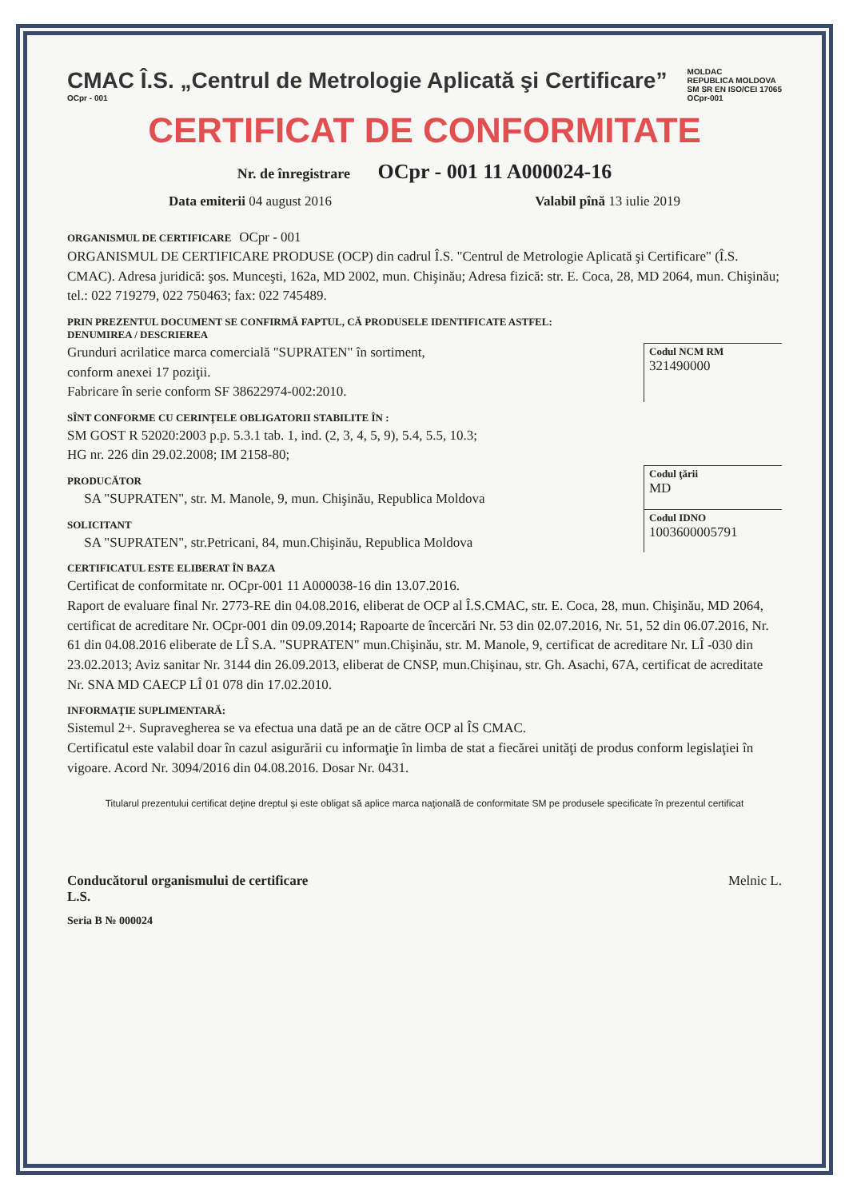CMAC Î.S. „Centrul de Metrologie Aplicată şi Certificare”
OCpr - 001
MOLDAC
REPUBLICA MOLDOVA
SM SR EN ISO/CEI 17065
OCpr-001
CERTIFICAT DE CONFORMITATE
Nr. de înregistrare OCpr - 001 11 A000024-16
Data emiterii 04 august 2016 Valabil pînă 13 iulie 2019
ORGANISMUL DE CERTIFICARE OCpr - 001
ORGANISMUL DE CERTIFICARE PRODUSE (OCP) din cadrul Î.S. "Centrul de Metrologie Aplicată şi Certificare" (Î.S. CMAC). Adresa juridică: şos. Munceşti, 162a, MD 2002, mun. Chişinău; Adresa fizică: str. E. Coca, 28, MD 2064, mun. Chişinău; tel.: 022 719279, 022 750463; fax: 022 745489.
PRIN PREZENTUL DOCUMENT SE CONFIRMĂ FAPTUL, CĂ PRODUSELE IDENTIFICATE ASTFEL:
DENUMIREA / DESCRIEREA
Grunduri acrilatice marca comercială "SUPRATEN" în sortiment,
conform anexei 17 poziţii.
Fabricare în serie conform SF 38622974-002:2010.
Codul NCM RM
321490000
SÎNT CONFORME CU CERINŢELE OBLIGATORII STABILITE ÎN :
SM GOST R 52020:2003 p.p. 5.3.1 tab. 1, ind. (2, 3, 4, 5, 9), 5.4, 5.5, 10.3;
HG nr. 226 din 29.02.2008; IM 2158-80;
PRODUCĂTOR
SA "SUPRATEN", str. M. Manole, 9, mun. Chişinău, Republica Moldova
Codul ţării
MD
SOLICITANT
SA "SUPRATEN", str.Petricani, 84, mun.Chişinău, Republica Moldova
Codul IDNO
1003600005791
CERTIFICATUL ESTE ELIBERAT ÎN BAZA
Certificat de conformitate nr. OCpr-001 11 A000038-16 din 13.07.2016.
Raport de evaluare final Nr. 2773-RE din 04.08.2016, eliberat de OCP al Î.S.CMAC, str. E. Coca, 28, mun. Chişinău, MD 2064, certificat de acreditare Nr. OCpr-001 din 09.09.2014; Rapoarte de încercări Nr. 53 din 02.07.2016, Nr. 51, 52 din 06.07.2016, Nr. 61 din 04.08.2016 eliberate de LÎ S.A. "SUPRATEN" mun.Chişinău, str. M. Manole, 9, certificat de acreditare Nr. LÎ -030 din 23.02.2013; Aviz sanitar Nr. 3144 din 26.09.2013, eliberat de CNSP, mun.Chişinau, str. Gh. Asachi, 67A, certificat de acreditate Nr. SNA MD CAECP LÎ 01 078 din 17.02.2010.
INFORMAŢIE SUPLIMENTARĂ:
Sistemul 2+. Supravegherea se va efectua una dată pe an de către OCP al ÎS CMAC.
Certificatul este valabil doar în cazul asigurării cu informaţie în limba de stat a fiecărei unităţi de produs conform legislaţiei în vigoare. Acord Nr. 3094/2016 din 04.08.2016. Dosar Nr. 0431.
Titularul prezentului certificat deţine dreptul şi este obligat să aplice marca naţională de conformitate SM pe produsele specificate în prezentul certificat
Conducătorul organismului de certificare
L.S.
Melnic L.
Seria B № 000024